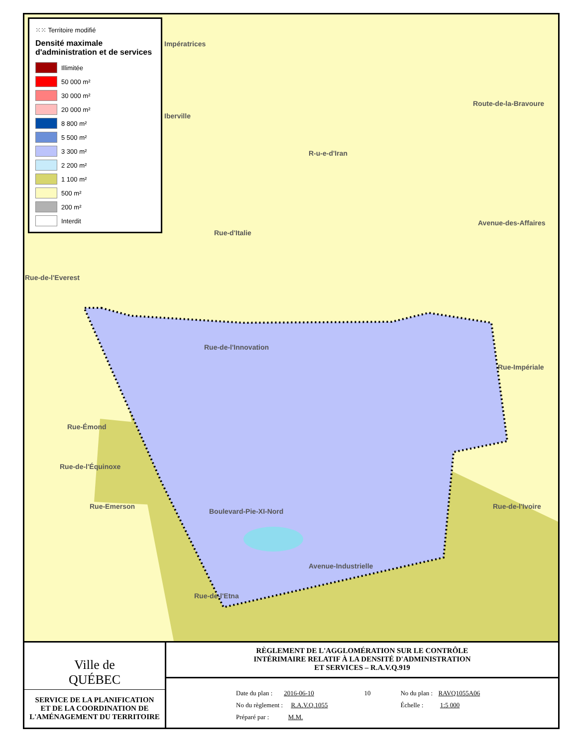⁙⁙ Territoire modifié
Densité maximale d'administration et de services
Illimitée
50 000 m²
30 000 m²
20 000 m²
8 800 m²
5 500 m²
3 300 m²
2 200 m²
1 100 m²
500 m²
200 m²
Interdit
Impératrices
Iberville
Rue-d'Italie
Rue-de-l'Everest
Rue-de-l'Innovation
Rue-Émond
Rue-de-l'Équinoxe
Rue-Emerson
Avenue-Industrielle
Rue-de-l'Etna
Rue-Impériale
Rue-de-l'Ivoire
R-u-e-d'Iran
Route-de-la-Bravoure
Avenue-des-Affaires
Boulevard-Pie-XI-Nord
Ville de
QUÉBEC
SERVICE DE LA PLANIFICATION
ET DE LA COORDINATION DE
L'AMÉNAGEMENT DU TERRITOIRE
RÈGLEMENT DE L'AGGLOMÉRATION SUR LE CONTRÔLE
INTÉRIMAIRE RELATIF À LA DENSITÉ D'ADMINISTRATION
ET SERVICES – R.A.V.Q.919
Date du plan : 2016-06-10
No du règlement : R.A.V.Q.1055
Préparé par : M.M.
10 No du plan : RAVQ1055A06
Échelle : 1:5 000